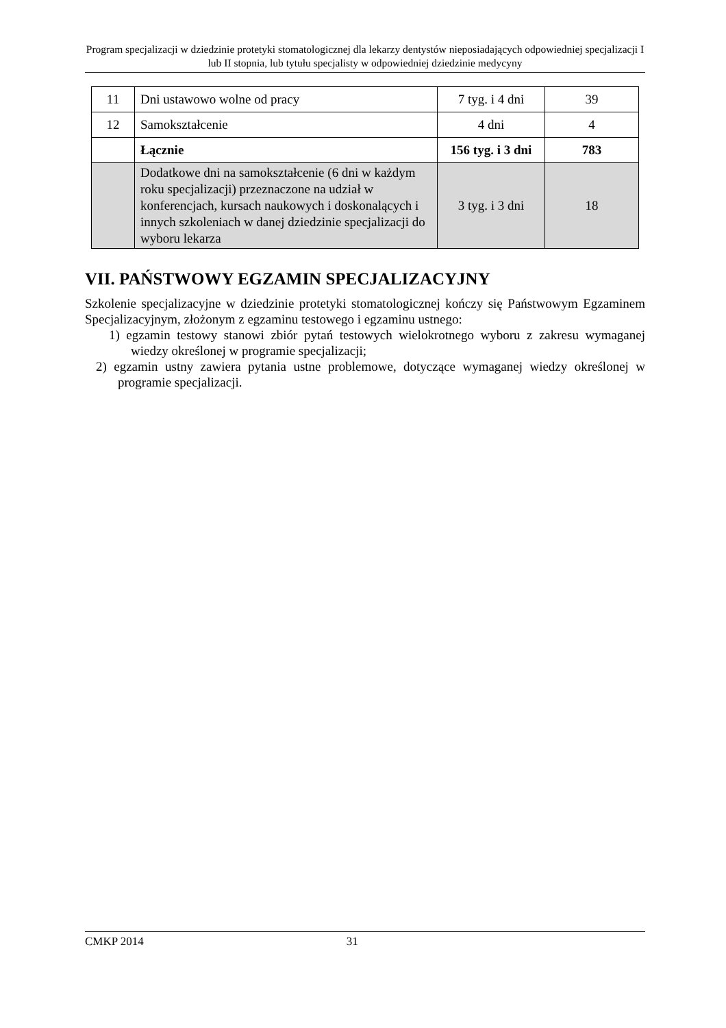Program specjalizacji w dziedzinie protetyki stomatologicznej dla lekarzy dentystów nieposiadających odpowiedniej specjalizacji I lub II stopnia, lub tytułu specjalisty w odpowiedniej dziedzinie medycyny
| 11 | Dni ustawowo wolne od pracy | 7 tyg. i 4 dni | 39 |
| 12 | Samokształcenie | 4 dni | 4 |
| | Łącznie | 156 tyg. i 3 dni | 783 |
| | Dodatkowe dni na samokształcenie (6 dni w każdym roku specjalizacji) przeznaczone na udział w konferencjach, kursach naukowych i doskonalących i innych szkoleniach w danej dziedzinie specjalizacji do wyboru lekarza | 3 tyg. i 3 dni | 18 |
VII. PAŃSTWOWY EGZAMIN SPECJALIZACYJNY
Szkolenie specjalizacyjne w dziedzinie protetyki stomatologicznej kończy się Państwowym Egzaminem Specjalizacyjnym, złożonym z egzaminu testowego i egzaminu ustnego:
1) egzamin testowy stanowi zbiór pytań testowych wielokrotnego wyboru z zakresu wymaganej wiedzy określonej w programie specjalizacji;
2) egzamin ustny zawiera pytania ustne problemowe, dotyczące wymaganej wiedzy określonej w programie specjalizacji.
CMKP 2014 31